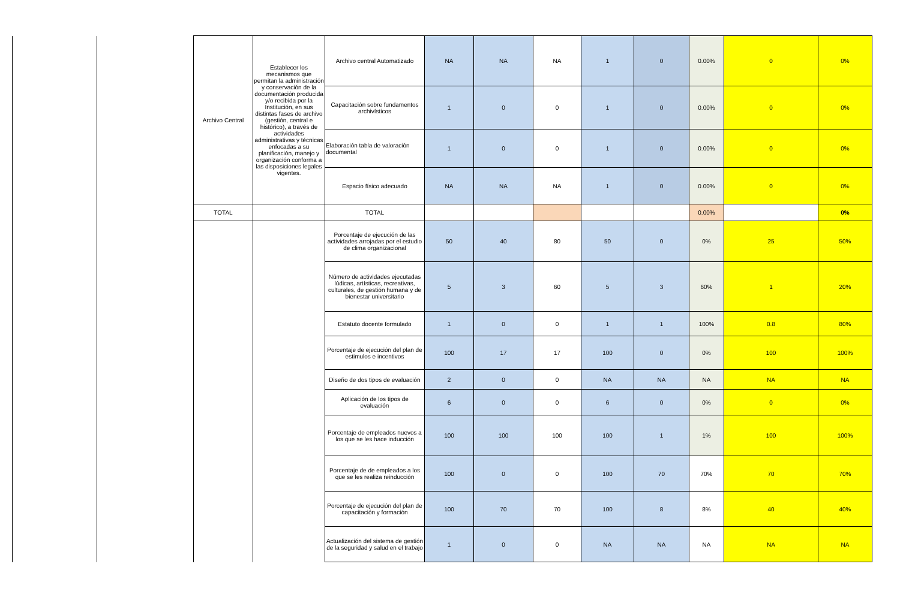| | | Archivo Central | Establecer los mecanismos que permitan la administración y conservación de la documentación producida y/o recibida por la Institución, en sus distintas fases de archivo (gestión, central e histórico), a través de actividades administrativas y técnicas enfocadas a su planificación, manejo y organización conforma a las disposiciones legales vigentes. | Archivo central Automatizado | NA | NA | NA | 1 | 0 | 0.00% | 0 | 0% |
| | | | | Capacitación sobre fundamentos archivísticos | 1 | 0 | 0 | 1 | 0 | 0.00% | 0 | 0% |
| | | | | Elaboración tabla de valoración documental | 1 | 0 | 0 | 1 | 0 | 0.00% | 0 | 0% |
| | | | | Espacio físico adecuado | NA | NA | NA | 1 | 0 | 0.00% | 0 | 0% |
| | | TOTAL | | TOTAL | | | | | | 0.00% | | 0% |
| | | | | Porcentaje de ejecución de las actividades arrojadas por el estudio de clima organizacional | 50 | 40 | 80 | 50 | 0 | 0% | 25 | 50% |
| | | | | Número de actividades ejecutadas lúdicas, artísticas, recreativas, culturales, de gestión humana y de bienestar universitario | 5 | 3 | 60 | 5 | 3 | 60% | 1 | 20% |
| | | | | Estatuto docente formulado | 1 | 0 | 0 | 1 | 1 | 100% | 0.8 | 80% |
| | | | | Porcentaje de ejecución del plan de estimulos e incentivos | 100 | 17 | 17 | 100 | 0 | 0% | 100 | 100% |
| | | | | Diseño de dos tipos de evaluación | 2 | 0 | 0 | NA | NA | NA | NA | NA |
| | | | | Aplicación de los tipos de evaluación | 6 | 0 | 0 | 6 | 0 | 0% | 0 | 0% |
| | | | | Porcentaje de empleados nuevos a los que se les hace inducción | 100 | 100 | 100 | 100 | 1 | 1% | 100 | 100% |
| | | | | Porcentaje de de empleados a los que se les realiza reinducción | 100 | 0 | 0 | 100 | 70 | 70% | 70 | 70% |
| | | | | Porcentaje de ejecución del plan de capacitación y formación | 100 | 70 | 70 | 100 | 8 | 8% | 40 | 40% |
| | | | | Actualización del sistema de gestión de la seguridad y salud en el trabajo | 1 | 0 | 0 | NA | NA | NA | NA | NA |